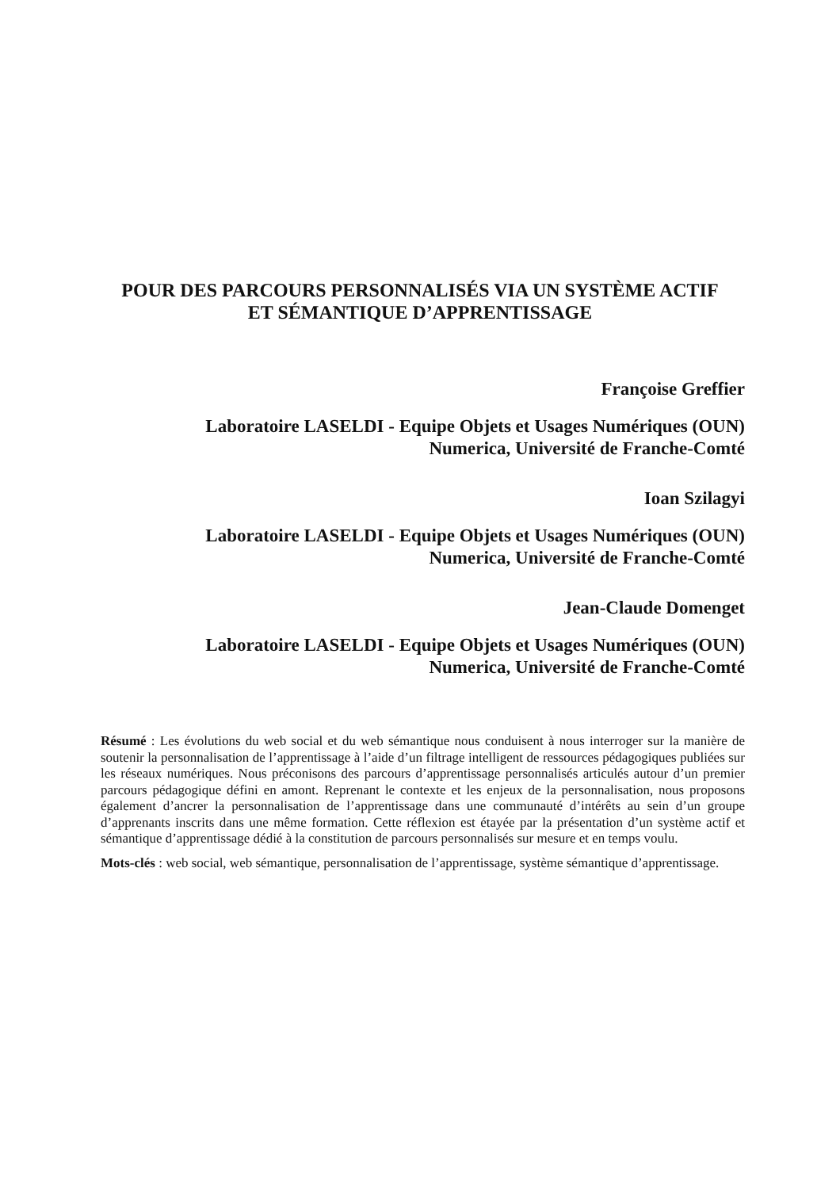POUR DES PARCOURS PERSONNALISÉS VIA UN SYSTÈME ACTIF
ET SÉMANTIQUE D’APPRENTISSAGE
Françoise Greffier
Laboratoire LASELDI - Equipe Objets et Usages Numériques (OUN)
Numerica, Université de Franche-Comté
Ioan Szilagyi
Laboratoire LASELDI - Equipe Objets et Usages Numériques (OUN)
Numerica, Université de Franche-Comté
Jean-Claude Domenget
Laboratoire LASELDI - Equipe Objets et Usages Numériques (OUN)
Numerica, Université de Franche-Comté
Résumé : Les évolutions du web social et du web sémantique nous conduisent à nous interroger sur la manière de soutenir la personnalisation de l’apprentissage à l’aide d’un filtrage intelligent de ressources pédagogiques publiées sur les réseaux numériques. Nous préconisons des parcours d’apprentissage personnalisés articulés autour d’un premier parcours pédagogique défini en amont. Reprenant le contexte et les enjeux de la personnalisation, nous proposons également d’ancrer la personnalisation de l’apprentissage dans une communauté d’intérêts au sein d’un groupe d’apprenants inscrits dans une même formation. Cette réflexion est étayée par la présentation d’un système actif et sémantique d’apprentissage dédié à la constitution de parcours personnalisés sur mesure et en temps voulu.
Mots-clés : web social, web sémantique, personnalisation de l’apprentissage, système sémantique d’apprentissage.